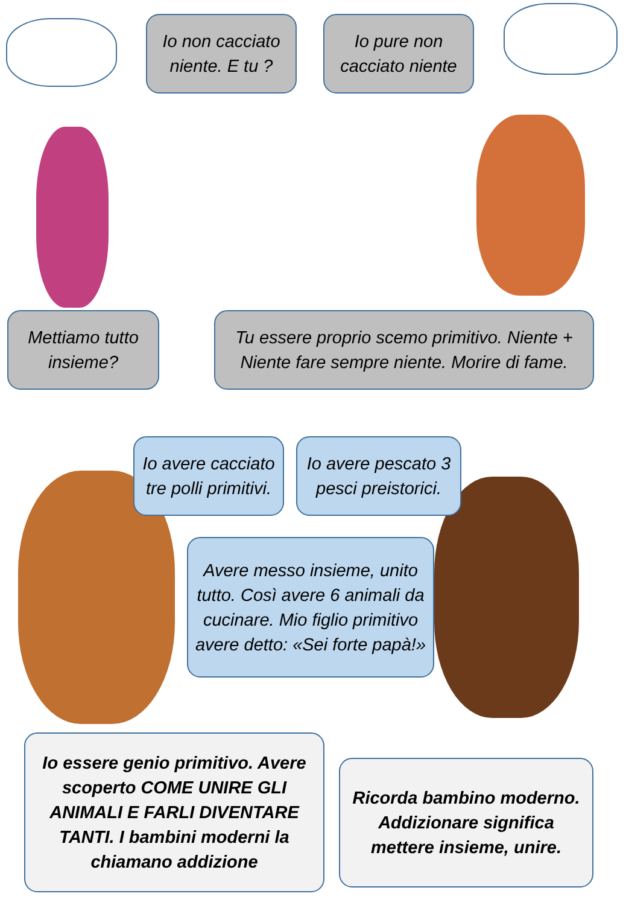Io non cacciato niente. E tu ?
Io pure non cacciato niente
Mettiamo tutto insieme?
Tu essere proprio scemo primitivo. Niente + Niente fare sempre niente. Morire di fame.
Io avere cacciato tre polli primitivi.
Io avere pescato 3 pesci preistorici.
Avere messo insieme, unito tutto. Così avere 6 animali da cucinare. Mio figlio primitivo avere detto: «Sei forte papà!»
Io essere genio primitivo. Avere scoperto COME UNIRE GLI ANIMALI E FARLI DIVENTARE TANTI. I bambini moderni la chiamano addizione
Ricorda bambino moderno. Addizionare significa mettere insieme, unire.